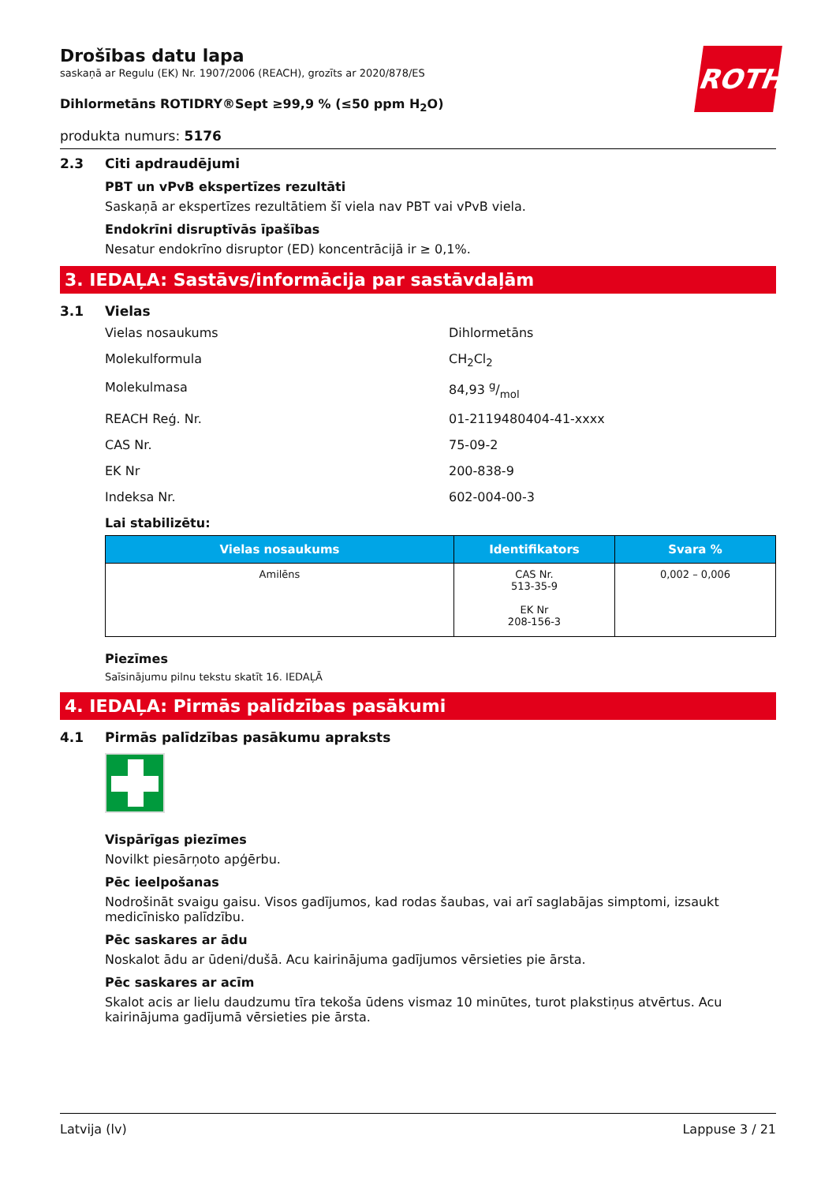ROTH
Drošības datu lapa
saskaņā ar Regulu (EK) Nr. 1907/2006 (REACH), grozīts ar 2020/878/ES
Dihlormetāns ROTIDRY®Sept ≥99,9 % (≤50 ppm H<sub>2</sub>O)
produkta numurs: 5176
2.3 Citi apdraudējumi
PBT un vPvB ekspertīzes rezultāti
Saskaņā ar ekspertīzes rezultātiem šī viela nav PBT vai vPvB viela.
Endokrīni disruptīvās īpašības
Nesatur endokrīno disruptor (ED) koncentrācijā ir ≥ 0,1%.
3. IEDAĻA: Sastāvs/informācija par sastāvdaļām
3.1 Vielas
Vielas nosaukums Dihlormetāns
Molekulformula CH<sub>2</sub>Cl<sub>2</sub>
Molekulmasa 84,93 g/mol
REACH Reģ. Nr. 01-2119480404-41-xxxx
CAS Nr. 75-09-2
EK Nr 200-838-9
Indeksa Nr. 602-004-00-3
Lai stabilizētu:
| Vielas nosaukums | Identifikators | Svara % |
| --- | --- | --- |
| Amilēns | CAS Nr. 513-35-9 EK Nr 208-156-3 | 0,002 – 0,006 |
Piezīmes
Saīsinājumu pilnu tekstu skatīt 16. IEDAĻĀ
4. IEDAĻA: Pirmās palīdzības pasākumi
4.1 Pirmās palīdzības pasākumu apraksts
Vispārīgas piezīmes
Novilkt piesārņoto apģērbu.
Pēc ieelpošanas
Nodrošināt svaigu gaisu. Visos gadījumos, kad rodas šaubas, vai arī saglabājas simptomi, izsaukt medicīnisko palīdzību.
Pēc saskares ar ādu
Noskalot ādu ar ūdeni/dušā. Acu kairinājuma gadījumos vērsieties pie ārsta.
Pēc saskares ar acīm
Skalot acis ar lielu daudzumu tīra tekoša ūdens vismaz 10 minūtes, turot plakstiņus atvērtus. Acu kairinājuma gadījumā vērsieties pie ārsta.
Latvija (lv) Lappuse 3 / 21